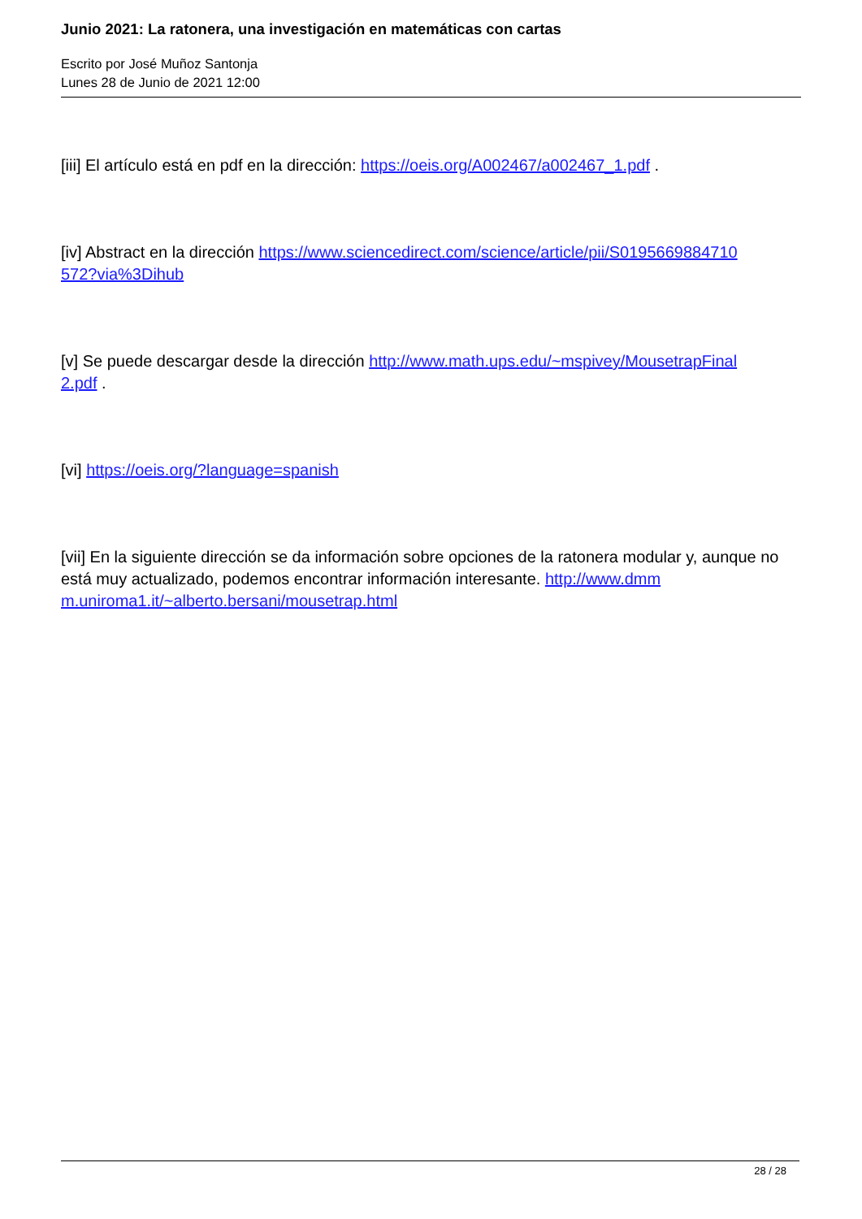Junio 2021: La ratonera, una investigación en matemáticas con cartas
Escrito por José Muñoz Santonja
Lunes 28 de Junio de 2021 12:00
[iii] El artículo está en pdf en la dirección: https://oeis.org/A002467/a002467_1.pdf .
[iv] Abstract en la dirección https://www.sciencedirect.com/science/article/pii/S0195669884710
572?via%3Dihub
[v] Se puede descargar desde la dirección http://www.math.ups.edu/~mspivey/MousetrapFinal
2.pdf .
[vi] https://oeis.org/?language=spanish
[vii] En la siguiente dirección se da información sobre opciones de la ratonera modular y, aunque no está muy actualizado, podemos encontrar información interesante. http://www.dmm
m.uniroma1.it/~alberto.bersani/mousetrap.html
28 / 28